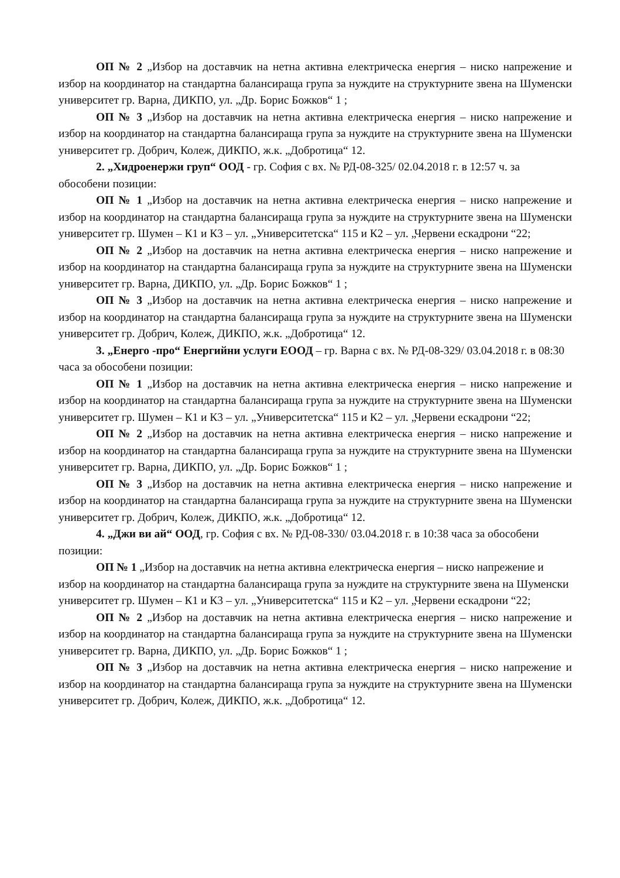ОП № 2 „Избор на доставчик на нетна активна електрическа енергия – ниско напрежение и избор на координатор на стандартна балансираща група за нуждите на структурните звена на Шуменски университет гр. Варна, ДИКПО, ул. „Др. Борис Божков“ 1 ;
ОП № 3 „Избор на доставчик на нетна активна електрическа енергия – ниско напрежение и избор на координатор на стандартна балансираща група за нуждите на структурните звена на Шуменски университет гр. Добрич, Колеж, ДИКПО, ж.к. „Добротица“ 12.
2. „Хидроенержи груп“ ООД - гр. София с вх. № РД-08-325/ 02.04.2018 г. в 12:57 ч. за обособени позиции:
ОП № 1 „Избор на доставчик на нетна активна електрическа енергия – ниско напрежение и избор на координатор на стандартна балансираща група за нуждите на структурните звена на Шуменски университет гр. Шумен – К1 и К3 – ул. „Университетска“ 115 и К2 – ул. „Червени ескадрони “22;
ОП № 2 „Избор на доставчик на нетна активна електрическа енергия – ниско напрежение и избор на координатор на стандартна балансираща група за нуждите на структурните звена на Шуменски университет гр. Варна, ДИКПО, ул. „Др. Борис Божков“ 1 ;
ОП № 3 „Избор на доставчик на нетна активна електрическа енергия – ниско напрежение и избор на координатор на стандартна балансираща група за нуждите на структурните звена на Шуменски университет гр. Добрич, Колеж, ДИКПО, ж.к. „Добротица“ 12.
3. „Енерго -про“ Енергийни услуги ЕООД – гр. Варна с вх. № РД-08-329/ 03.04.2018 г. в 08:30 часа за обособени позиции:
ОП № 1 „Избор на доставчик на нетна активна електрическа енергия – ниско напрежение и избор на координатор на стандартна балансираща група за нуждите на структурните звена на Шуменски университет гр. Шумен – К1 и К3 – ул. „Университетска“ 115 и К2 – ул. „Червени ескадрони “22;
ОП № 2 „Избор на доставчик на нетна активна електрическа енергия – ниско напрежение и избор на координатор на стандартна балансираща група за нуждите на структурните звена на Шуменски университет гр. Варна, ДИКПО, ул. „Др. Борис Божков“ 1 ;
ОП № 3 „Избор на доставчик на нетна активна електрическа енергия – ниско напрежение и избор на координатор на стандартна балансираща група за нуждите на структурните звена на Шуменски университет гр. Добрич, Колеж, ДИКПО, ж.к. „Добротица“ 12.
4. „Джи ви ай“ ООД, гр. София с вх. № РД-08-330/ 03.04.2018 г. в 10:38 часа за обособени позиции:
ОП № 1 „Избор на доставчик на нетна активна електрическа енергия – ниско напрежение и избор на координатор на стандартна балансираща група за нуждите на структурните звена на Шуменски университет гр. Шумен – К1 и К3 – ул. „Университетска“ 115 и К2 – ул. „Червени ескадрони “22;
ОП № 2 „Избор на доставчик на нетна активна електрическа енергия – ниско напрежение и избор на координатор на стандартна балансираща група за нуждите на структурните звена на Шуменски университет гр. Варна, ДИКПО, ул. „Др. Борис Божков“ 1 ;
ОП № 3 „Избор на доставчик на нетна активна електрическа енергия – ниско напрежение и избор на координатор на стандартна балансираща група за нуждите на структурните звена на Шуменски университет гр. Добрич, Колеж, ДИКПО, ж.к. „Добротица“ 12.